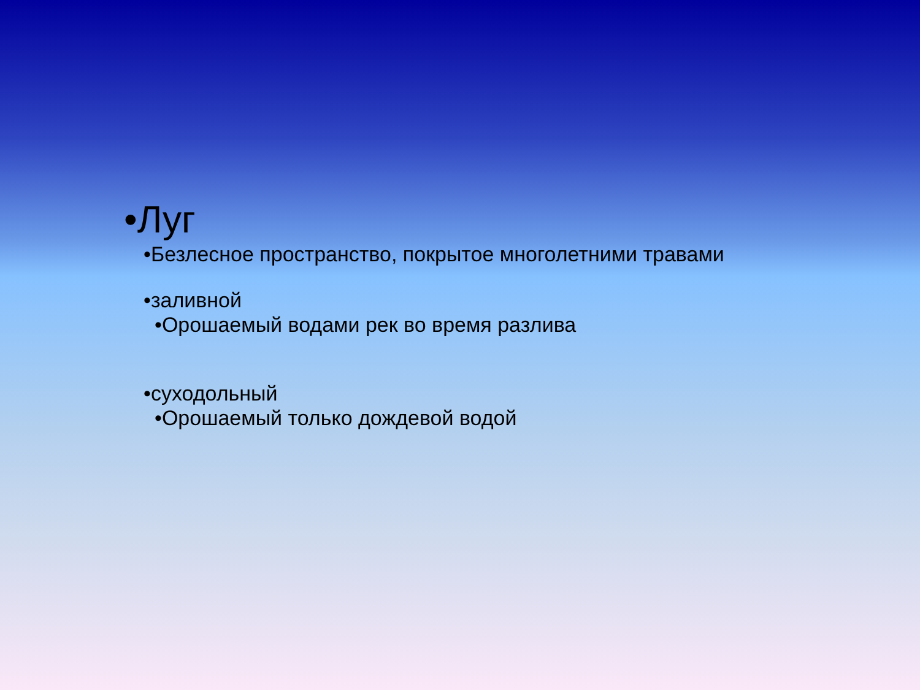•Луг
•Безлесное пространство, покрытое многолетними травами
•заливной
•Орошаемый водами рек во время разлива
•суходольный
•Орошаемый только дождевой водой